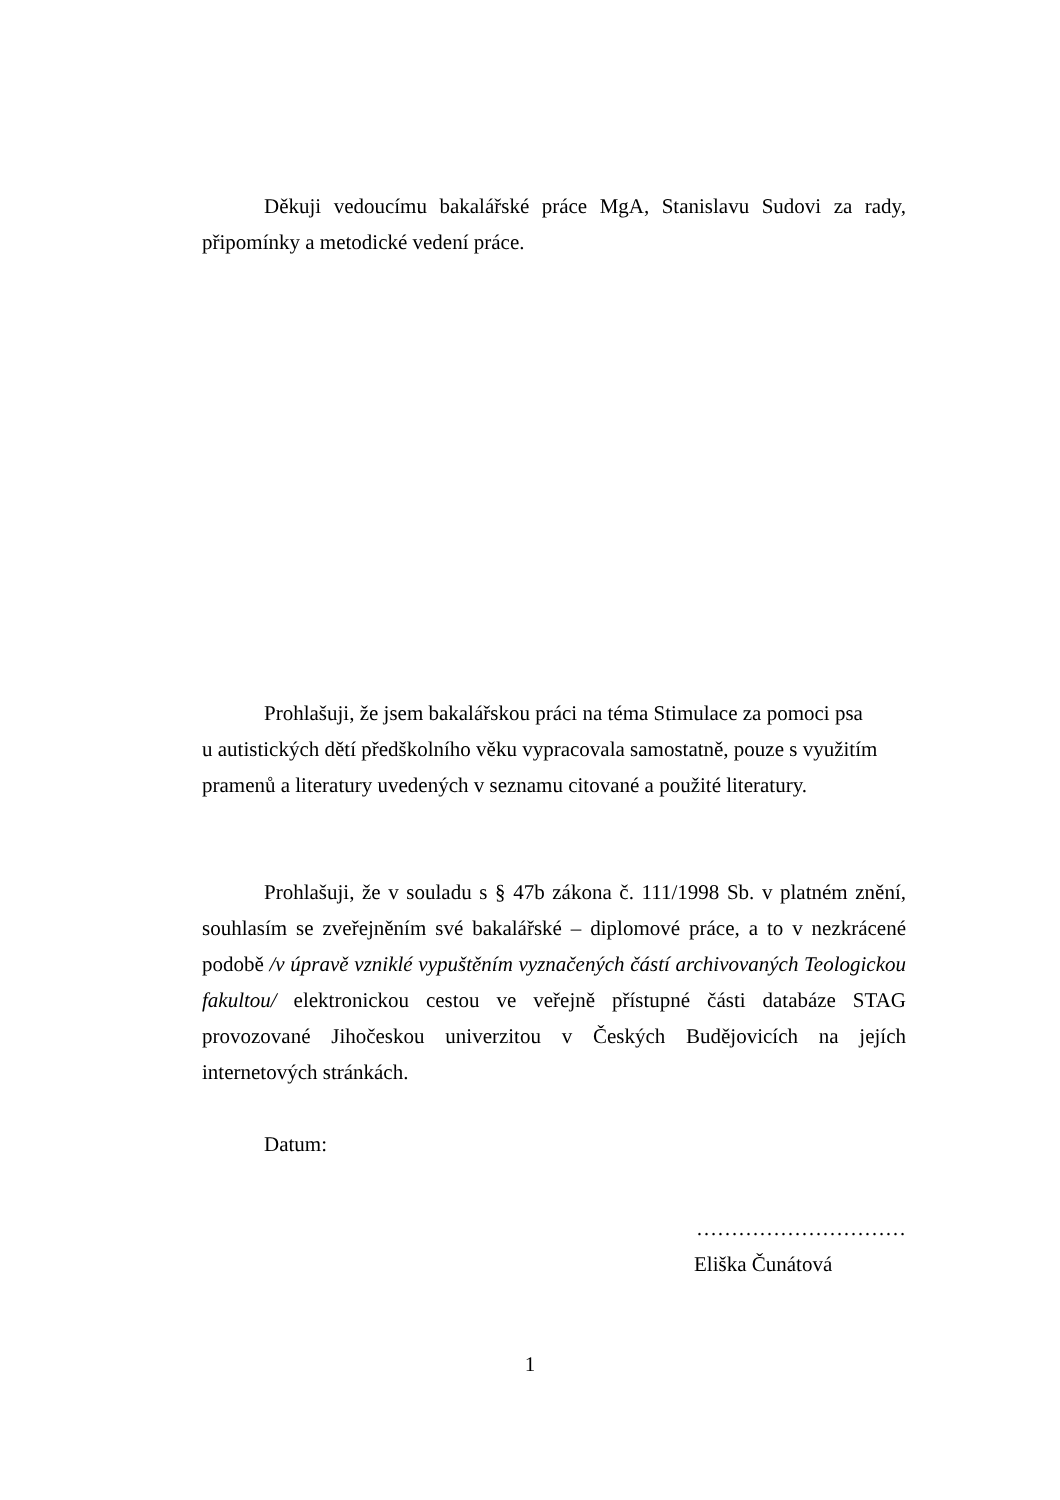Děkuji vedoucímu bakalářské práce MgA, Stanislavu Sudovi za rady, připomínky a metodické vedení práce.
Prohlašuji, že jsem bakalářskou práci na téma Stimulace za pomoci psa
u autistických dětí předškolního věku vypracovala samostatně, pouze s využitím pramenů a literatury uvedených v seznamu citované a použité literatury.
Prohlašuji, že v souladu s § 47b zákona č. 111/1998 Sb. v platném znění, souhlasím se zveřejněním své bakalářské – diplomové práce, a to v nezkrácené podobě /v úpravě vzniklé vypuštěním vyznačených částí archivovaných Teologickou fakultou/ elektronickou cestou ve veřejně přístupné části databáze STAG provozované Jihočeskou univerzitou v Českých Budějovicích na jejích internetových stránkách.
Datum:
…………………………
Eliška Čunátová
1